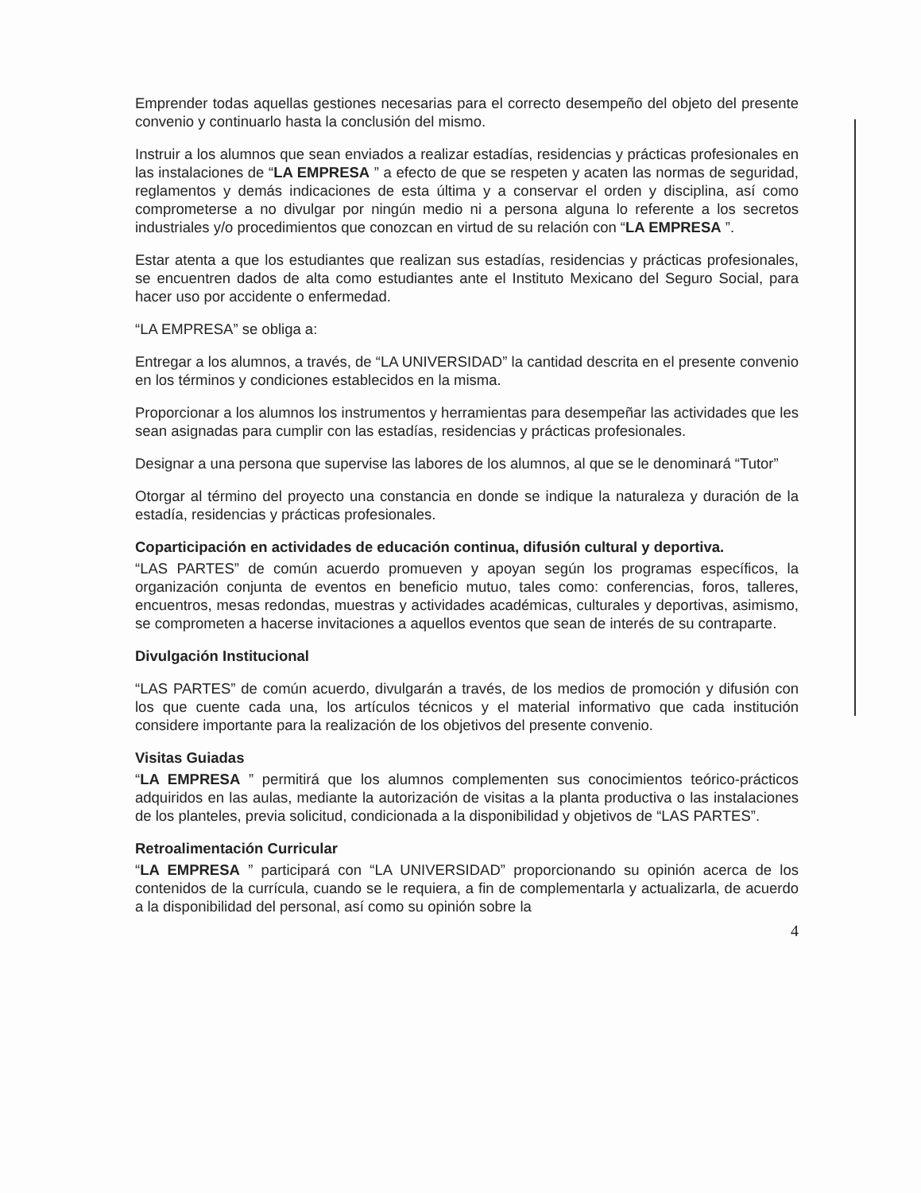Emprender todas aquellas gestiones necesarias para el correcto desempeño del objeto del presente convenio y continuarlo hasta la conclusión del mismo.
Instruir a los alumnos que sean enviados a realizar estadías, residencias y prácticas profesionales en las instalaciones de “LA EMPRESA ” a efecto de que se respeten y acaten las normas de seguridad, reglamentos y demás indicaciones de esta última y a conservar el orden y disciplina, así como comprometerse a no divulgar por ningún medio ni a persona alguna lo referente a los secretos industriales y/o procedimientos que conozcan en virtud de su relación con “LA EMPRESA ”.
Estar atenta a que los estudiantes que realizan sus estadías, residencias y prácticas profesionales, se encuentren dados de alta como estudiantes ante el Instituto Mexicano del Seguro Social, para hacer uso por accidente o enfermedad.
“LA EMPRESA” se obliga a:
Entregar a los alumnos, a través, de “LA UNIVERSIDAD” la cantidad descrita en el presente convenio en los términos y condiciones establecidos en la misma.
Proporcionar a los alumnos los instrumentos y herramientas para desempeñar las actividades que les sean asignadas para cumplir con las estadías, residencias y prácticas profesionales.
Designar a una persona que supervise las labores de los alumnos, al que se le denominará “Tutor”
Otorgar al término del proyecto una constancia en donde se indique la naturaleza y duración de la estadía, residencias y prácticas profesionales.
Coparticipación en actividades de educación continua, difusión cultural y deportiva.
“LAS PARTES” de común acuerdo promueven y apoyan según los programas específicos, la organización conjunta de eventos en beneficio mutuo, tales como: conferencias, foros, talleres, encuentros, mesas redondas, muestras y actividades académicas, culturales y deportivas, asimismo, se comprometen a hacerse invitaciones a aquellos eventos que sean de interés de su contraparte.
Divulgación Institucional
“LAS PARTES” de común acuerdo, divulgarán a través, de los medios de promoción y difusión con los que cuente cada una, los artículos técnicos y el material informativo que cada institución considere importante para la realización de los objetivos del presente convenio.
Visitas Guiadas
“LA EMPRESA ” permitirá que los alumnos complementen sus conocimientos teórico-prácticos adquiridos en las aulas, mediante la autorización de visitas a la planta productiva o las instalaciones de los planteles, previa solicitud, condicionada a la disponibilidad y objetivos de “LAS PARTES”.
Retroalimentación Curricular
“LA EMPRESA ” participará con “LA UNIVERSIDAD” proporcionando su opinión acerca de los contenidos de la currícula, cuando se le requiera, a fin de complementarla y actualizarla, de acuerdo a la disponibilidad del personal, así como su opinión sobre la
4